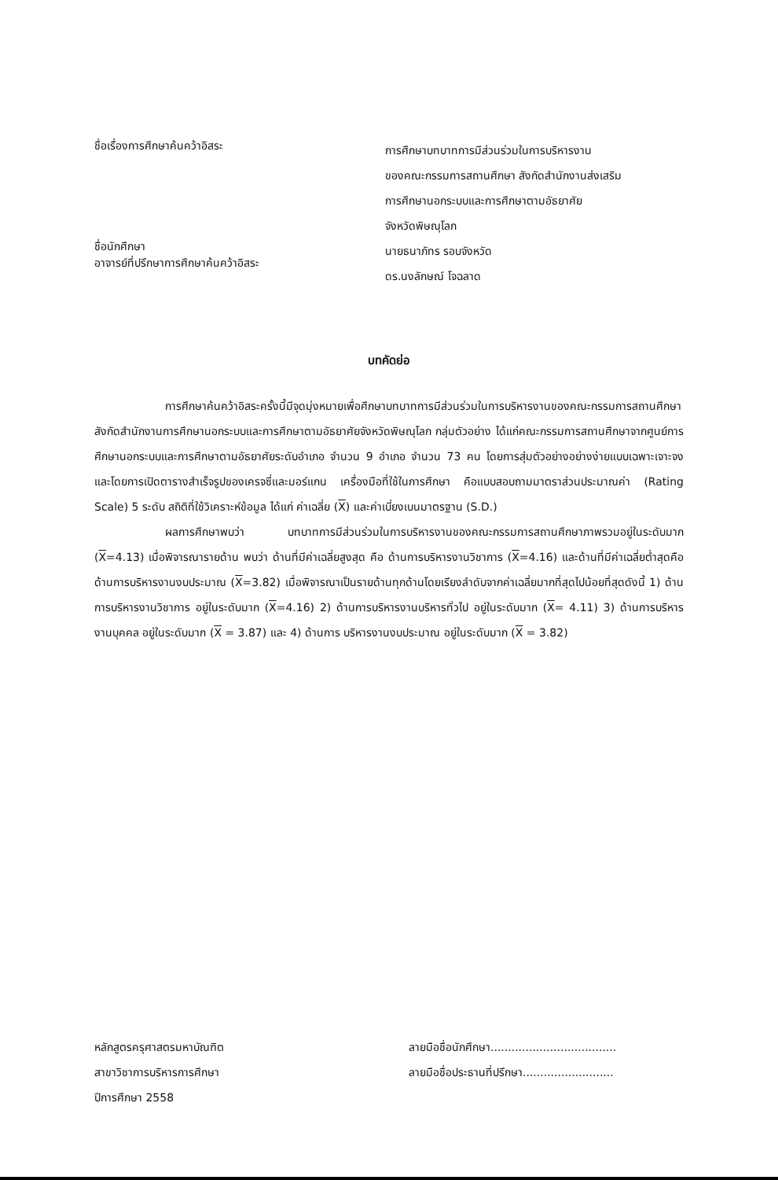ชื่อเรื่องการศึกษาค้นคว้าอิสระ
การศึกษาบทบาทการมีส่วนร่วมในการบริหารงาน
ของคณะกรรมการสถานศึกษา สังกัดสำนักงานส่งเสริม
การศึกษานอกระบบและการศึกษาตามอัธยาศัย
จังหวัดพิษณุโลก
ชื่อนักศึกษา
อาจารย์ที่ปรึกษาการศึกษาค้นคว้าอิสระ
นายธนาภัทร รอบจังหวัด
ดร.นงลักษณ์ โจฉลาด
บทคัดย่อ
การศึกษาค้นคว้าอิสระครั้งนี้มีจุดมุ่งหมายเพื่อศึกษาบทบาทการมีส่วนร่วมในการบริหารงานของคณะกรรมการสถานศึกษา สังกัดสำนักงานการศึกษานอกระบบและการศึกษาตามอัธยาศัยจังหวัดพิษณุโลก กลุ่มตัวอย่าง ได้แก่คณะกรรมการสถานศึกษาจากศูนย์การศึกษานอกระบบและการศึกษาตามอัธยาศัยระดับอำเภอ จำนวน 9 อำเภอ จำนวน 73 คน โดยการสุ่มตัวอย่างอย่างง่ายแบบเฉพาะเจาะจงและโดยการเปิดตารางสำเร็จรูปของเครจซี่และมอร์แกน เครื่องมือที่ใช้ในการศึกษา คือแบบสอบถามมาตราส่วนประมาณค่า (Rating Scale) 5 ระดับ สถิติที่ใช้วิเคราะห์ข้อมูล ได้แก่ ค่าเฉลี่ย (X) และค่าเบี่ยงเบนมาตรฐาน (S.D.)
ผลการศึกษาพบว่า บทบาทการมีส่วนร่วมในการบริหารงานของคณะกรรมการสถานศึกษาภาพรวมอยู่ในระดับมาก (X=4.13) เมื่อพิจารณารายด้าน พบว่า ด้านที่มีค่าเฉลี่ยสูงสุด คือ ด้านการบริหารงานวิชาการ (X=4.16) และด้านที่มีค่าเฉลี่ยต่ำสุดคือ ด้านการบริหารงานงบประมาณ (X=3.82) เมื่อพิจารณาเป็นรายด้านทุกด้านโดยเรียงลำดับจากค่าเฉลี่ยมากที่สุดไปน้อยที่สุดดังนี้ 1) ด้านการบริหารงานวิชาการ อยู่ในระดับมาก (X=4.16) 2) ด้านการบริหารงานบริหารทั่วไป อยู่ในระดับมาก (X= 4.11) 3) ด้านการบริหารงานบุคคล อยู่ในระดับมาก (X = 3.87) และ 4) ด้านการ บริหารงานงบประมาณ อยู่ในระดับมาก (X = 3.82)
หลักสูตรครุศาสตรมหาบัณฑิต
สาขาวิชาการบริหารการศึกษา
ปีการศึกษา 2558
ลายมือชื่อนักศึกษา....................................
ลายมือชื่อประธานที่ปรึกษา..........................